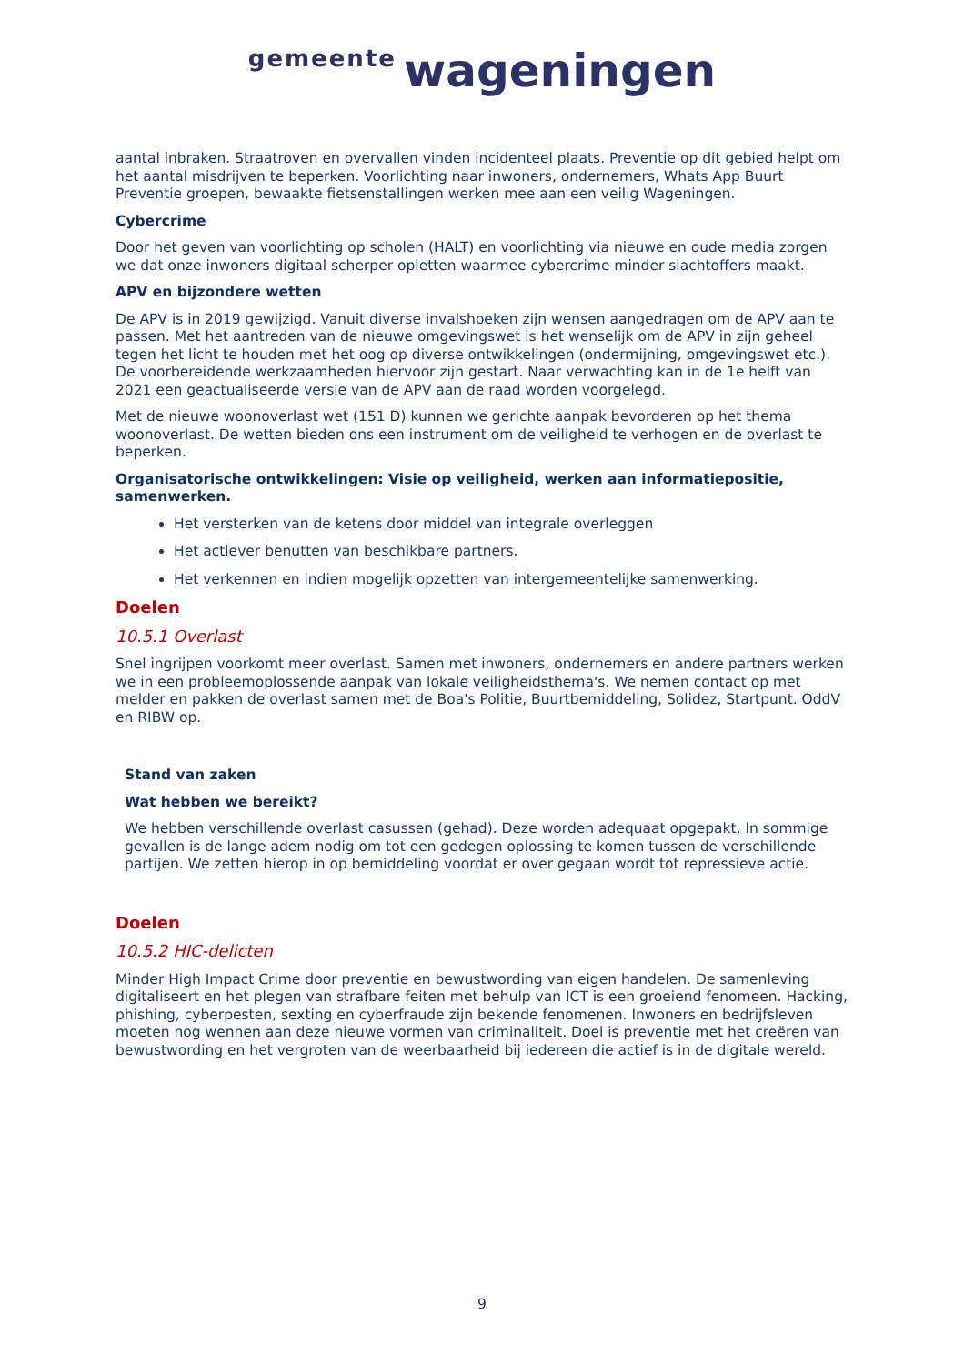gemeente wageningen
aantal inbraken. Straatroven en overvallen vinden incidenteel plaats. Preventie op dit gebied helpt om het aantal misdrijven te beperken. Voorlichting naar inwoners, ondernemers, Whats App Buurt Preventie groepen, bewaakte fietsenstallingen werken mee aan een veilig Wageningen.
Cybercrime
Door het geven van voorlichting op scholen (HALT) en voorlichting via nieuwe en oude media zorgen we dat onze inwoners digitaal scherper opletten waarmee cybercrime minder slachtoffers maakt.
APV en bijzondere wetten
De APV is in 2019 gewijzigd. Vanuit diverse invalshoeken zijn wensen aangedragen om de APV aan te passen. Met het aantreden van de nieuwe omgevingswet is het wenselijk om de APV in zijn geheel tegen het licht te houden met het oog op diverse ontwikkelingen (ondermijning, omgevingswet etc.). De voorbereidende werkzaamheden hiervoor zijn gestart. Naar verwachting kan in de 1e helft van 2021 een geactualiseerde versie van de APV aan de raad worden voorgelegd.
Met de nieuwe woonoverlast wet (151 D) kunnen we gerichte aanpak bevorderen op het thema woonoverlast. De wetten bieden ons een instrument om de veiligheid te verhogen en de overlast te beperken.
Organisatorische ontwikkelingen: Visie op veiligheid, werken aan informatiepositie, samenwerken.
Het versterken van de ketens door middel van integrale overleggen
Het actiever benutten van beschikbare partners.
Het verkennen en indien mogelijk opzetten van intergemeentelijke samenwerking.
Doelen
10.5.1 Overlast
Snel ingrijpen voorkomt meer overlast. Samen met inwoners, ondernemers en andere partners werken we in een probleemoplossende aanpak van lokale veiligheidsthema's. We nemen contact op met melder en pakken de overlast samen met de Boa's Politie, Buurtbemiddeling, Solidez, Startpunt. OddV en RIBW op.
Stand van zaken
Wat hebben we bereikt?
We hebben verschillende overlast casussen (gehad). Deze worden adequaat opgepakt. In sommige gevallen is de lange adem nodig om tot een gedegen oplossing te komen tussen de verschillende partijen. We zetten hierop in op bemiddeling voordat er over gegaan wordt tot repressieve actie.
Doelen
10.5.2 HIC-delicten
Minder High Impact Crime door preventie en bewustwording van eigen handelen. De samenleving digitaliseert en het plegen van strafbare feiten met behulp van ICT is een groeiend fenomeen. Hacking, phishing, cyberpesten, sexting en cyberfraude zijn bekende fenomenen. Inwoners en bedrijfsleven moeten nog wennen aan deze nieuwe vormen van criminaliteit. Doel is preventie met het creëren van bewustwording en het vergroten van de weerbaarheid bij iedereen die actief is in de digitale wereld.
9